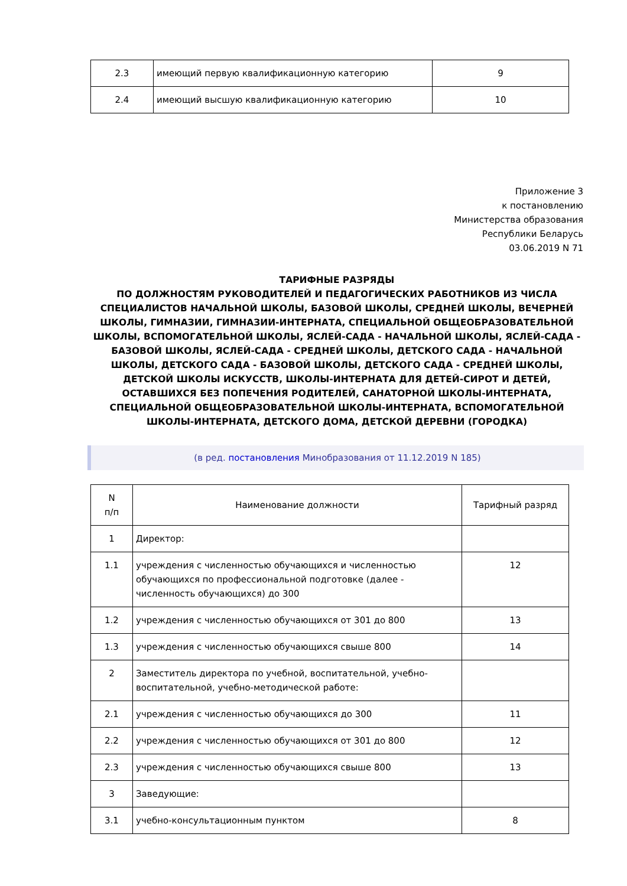| 2.3 | имеющий первую квалификационную категорию | 9 |
| 2.4 | имеющий высшую квалификационную категорию | 10 |
Приложение 3
к постановлению
Министерства образования
Республики Беларусь
03.06.2019 N 71
ТАРИФНЫЕ РАЗРЯДЫ
ПО ДОЛЖНОСТЯМ РУКОВОДИТЕЛЕЙ И ПЕДАГОГИЧЕСКИХ РАБОТНИКОВ ИЗ ЧИСЛА СПЕЦИАЛИСТОВ НАЧАЛЬНОЙ ШКОЛЫ, БАЗОВОЙ ШКОЛЫ, СРЕДНЕЙ ШКОЛЫ, ВЕЧЕРНЕЙ ШКОЛЫ, ГИМНАЗИИ, ГИМНАЗИИ-ИНТЕРНАТА, СПЕЦИАЛЬНОЙ ОБЩЕОБРАЗОВАТЕЛЬНОЙ ШКОЛЫ, ВСПОМОГАТЕЛЬНОЙ ШКОЛЫ, ЯСЛЕЙ-САДА - НАЧАЛЬНОЙ ШКОЛЫ, ЯСЛЕЙ-САДА - БАЗОВОЙ ШКОЛЫ, ЯСЛЕЙ-САДА - СРЕДНЕЙ ШКОЛЫ, ДЕТСКОГО САДА - НАЧАЛЬНОЙ ШКОЛЫ, ДЕТСКОГО САДА - БАЗОВОЙ ШКОЛЫ, ДЕТСКОГО САДА - СРЕДНЕЙ ШКОЛЫ, ДЕТСКОЙ ШКОЛЫ ИСКУССТВ, ШКОЛЫ-ИНТЕРНАТА ДЛЯ ДЕТЕЙ-СИРОТ И ДЕТЕЙ, ОСТАВШИХСЯ БЕЗ ПОПЕЧЕНИЯ РОДИТЕЛЕЙ, САНАТОРНОЙ ШКОЛЫ-ИНТЕРНАТА, СПЕЦИАЛЬНОЙ ОБЩЕОБРАЗОВАТЕЛЬНОЙ ШКОЛЫ-ИНТЕРНАТА, ВСПОМОГАТЕЛЬНОЙ ШКОЛЫ-ИНТЕРНАТА, ДЕТСКОГО ДОМА, ДЕТСКОЙ ДЕРЕВНИ (ГОРОДКА)
(в ред. постановления Минобразования от 11.12.2019 N 185)
| N п/п | Наименование должности | Тарифный разряд |
| --- | --- | --- |
| 1 | Директор: | |
| 1.1 | учреждения с численностью обучающихся и численностью обучающихся по профессиональной подготовке (далее - численность обучающихся) до 300 | 12 |
| 1.2 | учреждения с численностью обучающихся от 301 до 800 | 13 |
| 1.3 | учреждения с численностью обучающихся свыше 800 | 14 |
| 2 | Заместитель директора по учебной, воспитательной, учебно-воспитательной, учебно-методической работе: | |
| 2.1 | учреждения с численностью обучающихся до 300 | 11 |
| 2.2 | учреждения с численностью обучающихся от 301 до 800 | 12 |
| 2.3 | учреждения с численностью обучающихся свыше 800 | 13 |
| 3 | Заведующие: | |
| 3.1 | учебно-консультационным пунктом | 8 |